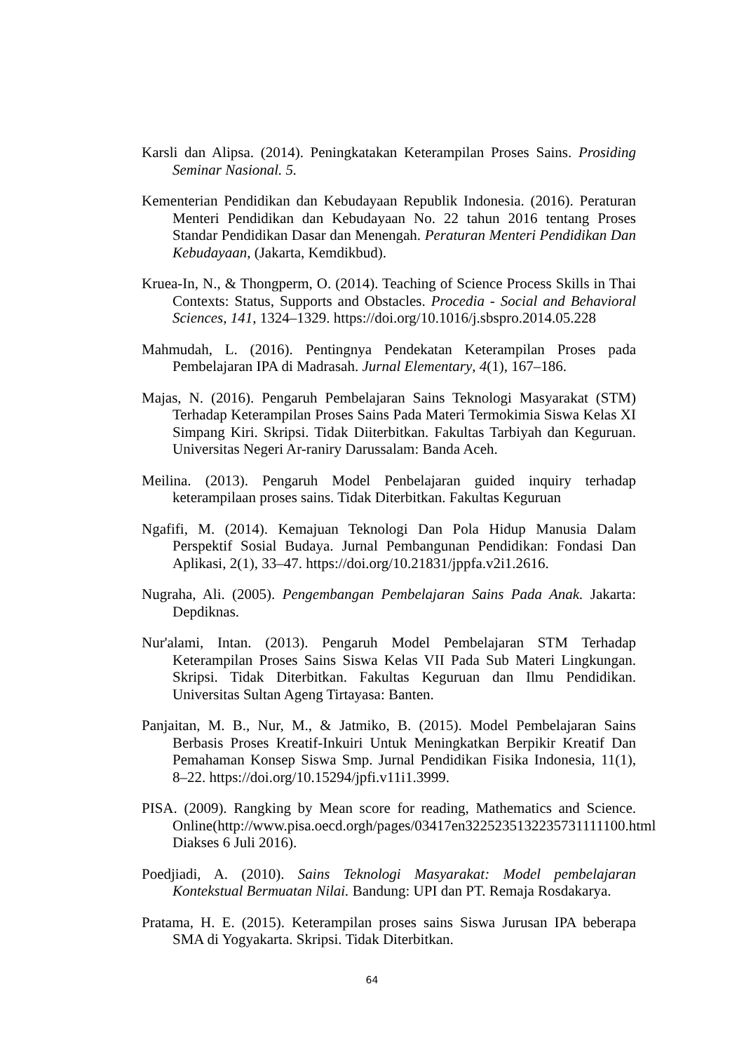Karsli dan Alipsa. (2014). Peningkatakan Keterampilan Proses Sains. Prosiding Seminar Nasional. 5.
Kementerian Pendidikan dan Kebudayaan Republik Indonesia. (2016). Peraturan Menteri Pendidikan dan Kebudayaan No. 22 tahun 2016 tentang Proses Standar Pendidikan Dasar dan Menengah. Peraturan Menteri Pendidikan Dan Kebudayaan, (Jakarta, Kemdikbud).
Kruea-In, N., & Thongperm, O. (2014). Teaching of Science Process Skills in Thai Contexts: Status, Supports and Obstacles. Procedia - Social and Behavioral Sciences, 141, 1324–1329. https://doi.org/10.1016/j.sbspro.2014.05.228
Mahmudah, L. (2016). Pentingnya Pendekatan Keterampilan Proses pada Pembelajaran IPA di Madrasah. Jurnal Elementary, 4(1), 167–186.
Majas, N. (2016). Pengaruh Pembelajaran Sains Teknologi Masyarakat (STM) Terhadap Keterampilan Proses Sains Pada Materi Termokimia Siswa Kelas XI Simpang Kiri. Skripsi. Tidak Diiterbitkan. Fakultas Tarbiyah dan Keguruan. Universitas Negeri Ar-raniry Darussalam: Banda Aceh.
Meilina. (2013). Pengaruh Model Penbelajaran guided inquiry terhadap keterampilaan proses sains. Tidak Diterbitkan. Fakultas Keguruan
Ngafifi, M. (2014). Kemajuan Teknologi Dan Pola Hidup Manusia Dalam Perspektif Sosial Budaya. Jurnal Pembangunan Pendidikan: Fondasi Dan Aplikasi, 2(1), 33–47. https://doi.org/10.21831/jppfa.v2i1.2616.
Nugraha, Ali. (2005). Pengembangan Pembelajaran Sains Pada Anak. Jakarta: Depdiknas.
Nur'alami, Intan. (2013). Pengaruh Model Pembelajaran STM Terhadap Keterampilan Proses Sains Siswa Kelas VII Pada Sub Materi Lingkungan. Skripsi. Tidak Diterbitkan. Fakultas Keguruan dan Ilmu Pendidikan. Universitas Sultan Ageng Tirtayasa: Banten.
Panjaitan, M. B., Nur, M., & Jatmiko, B. (2015). Model Pembelajaran Sains Berbasis Proses Kreatif-Inkuiri Untuk Meningkatkan Berpikir Kreatif Dan Pemahaman Konsep Siswa Smp. Jurnal Pendidikan Fisika Indonesia, 11(1), 8–22. https://doi.org/10.15294/jpfi.v11i1.3999.
PISA. (2009). Rangking by Mean score for reading, Mathematics and Science. Online(http://www.pisa.oecd.orgh/pages/03417en3225235132235731111100.html Diakses 6 Juli 2016).
Poedjiadi, A. (2010). Sains Teknologi Masyarakat: Model pembelajaran Kontekstual Bermuatan Nilai. Bandung: UPI dan PT. Remaja Rosdakarya.
Pratama, H. E. (2015). Keterampilan proses sains Siswa Jurusan IPA beberapa SMA di Yogyakarta. Skripsi. Tidak Diterbitkan.
64